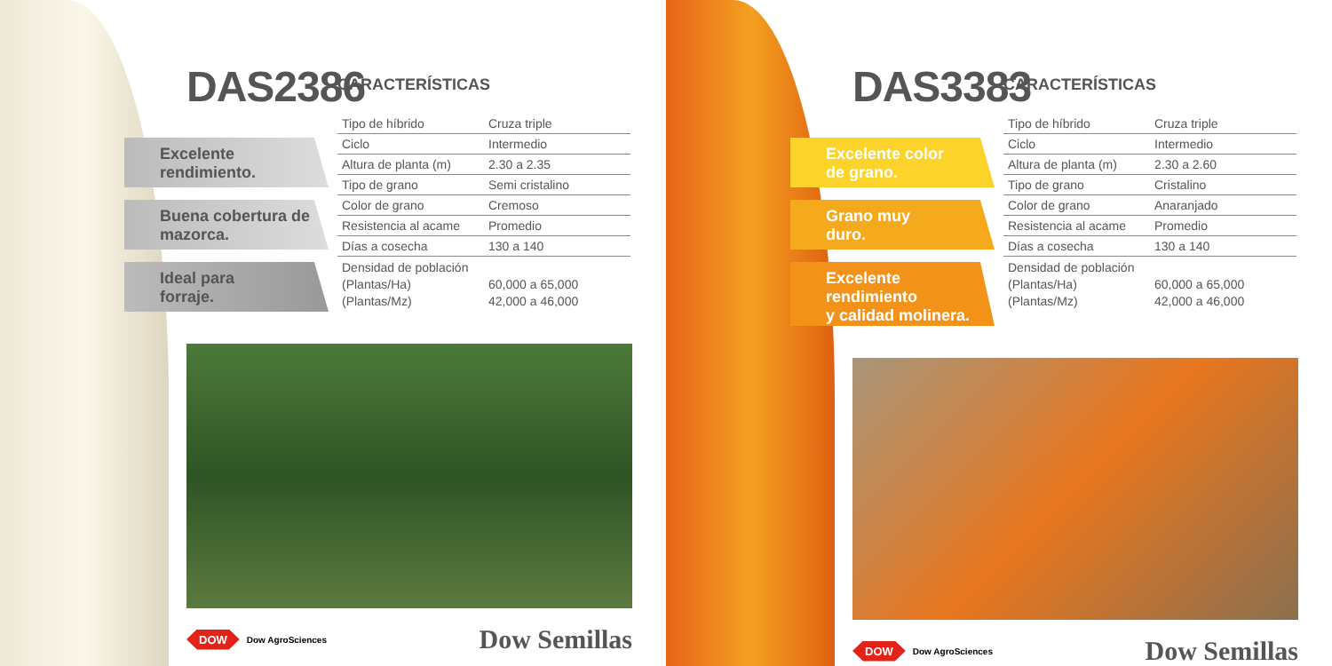DAS2386
Excelente
rendimiento.
Buena cobertura de
mazorca.
Ideal para
forraje.
CARACTERÍSTICAS
| Tipo de híbrido | Cruza triple |
| Ciclo | Intermedio |
| Altura de planta (m) | 2.30 a 2.35 |
| Tipo de grano | Semi cristalino |
| Color de grano | Cremoso |
| Resistencia al acame | Promedio |
| Días a cosecha | 130 a 140 |
| Densidad de población (Plantas/Ha) (Plantas/Mz) | 60,000 a 65,000 42,000 a 46,000 |
DOW Dow AgroSciences
Dow Semillas
DAS3383
Excelente color
de grano.
Grano muy
duro.
Excelente
rendimiento
y calidad molinera.
CARACTERÍSTICAS
| Tipo de híbrido | Cruza triple |
| Ciclo | Intermedio |
| Altura de planta (m) | 2.30 a 2.60 |
| Tipo de grano | Cristalino |
| Color de grano | Anaranjado |
| Resistencia al acame | Promedio |
| Días a cosecha | 130 a 140 |
| Densidad de población (Plantas/Ha) (Plantas/Mz) | 60,000 a 65,000 42,000 a 46,000 |
DOW Dow AgroSciences
Dow Semillas